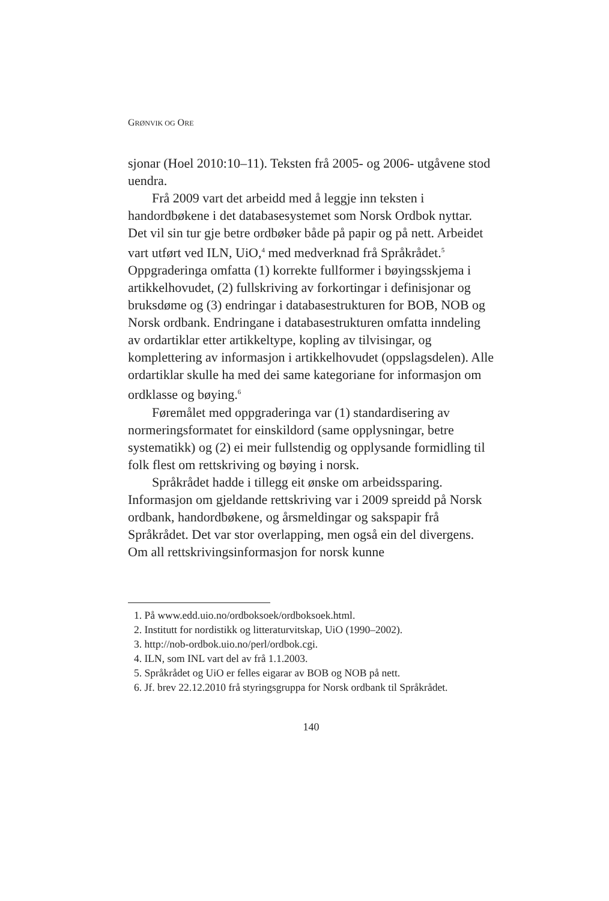GRØNVIK OG ORE
sjonar (Hoel 2010:10–11). Teksten frå 2005- og 2006- utgåvene stod uendra.
Frå 2009 vart det arbeidd med å leggje inn teksten i handordbøkene i det databasesystemet som Norsk Ordbok nyttar. Det vil sin tur gje betre ordbøker både på papir og på nett. Arbeidet vart utført ved ILN, UiO,<sup>4</sup> med medverknad frå Språkrådet.<sup>5</sup> Oppgraderinga omfatta (1) korrekte fullformer i bøyingsskjema i artikkelhovudet, (2) fullskriving av forkortingar i definisjonar og bruksdøme og (3) endringar i databasestrukturen for BOB, NOB og Norsk ordbank. Endringane i databasestrukturen omfatta inndeling av ordartiklar etter artikkeltype, kopling av tilvisingar, og komplettering av informasjon i artikkelhovudet (oppslagsdelen). Alle ordartiklar skulle ha med dei same kategoriane for informasjon om ordklasse og bøying.<sup>6</sup>
Føremålet med oppgraderinga var (1) standardisering av normeringsformatet for einskildord (same opplysningar, betre systematikk) og (2) ei meir fullstendig og opplysande formidling til folk flest om rettskriving og bøying i norsk.
Språkrådet hadde i tillegg eit ønske om arbeidssparing. Informasjon om gjeldande rettskriving var i 2009 spreidd på Norsk ordbank, handordbøkene, og årsmeldingar og sakspapir frå Språkrådet. Det var stor overlapping, men også ein del divergens. Om all rettskrivingsinformasjon for norsk kunne
1. På www.edd.uio.no/ordboksoek/ordboksoek.html.
2. Institutt for nordistikk og litteraturvitskap, UiO (1990–2002).
3. http://nob-ordbok.uio.no/perl/ordbok.cgi.
4. ILN, som INL vart del av frå 1.1.2003.
5. Språkrådet og UiO er felles eigarar av BOB og NOB på nett.
6. Jf. brev 22.12.2010 frå styringsgruppa for Norsk ordbank til Språkrådet.
140